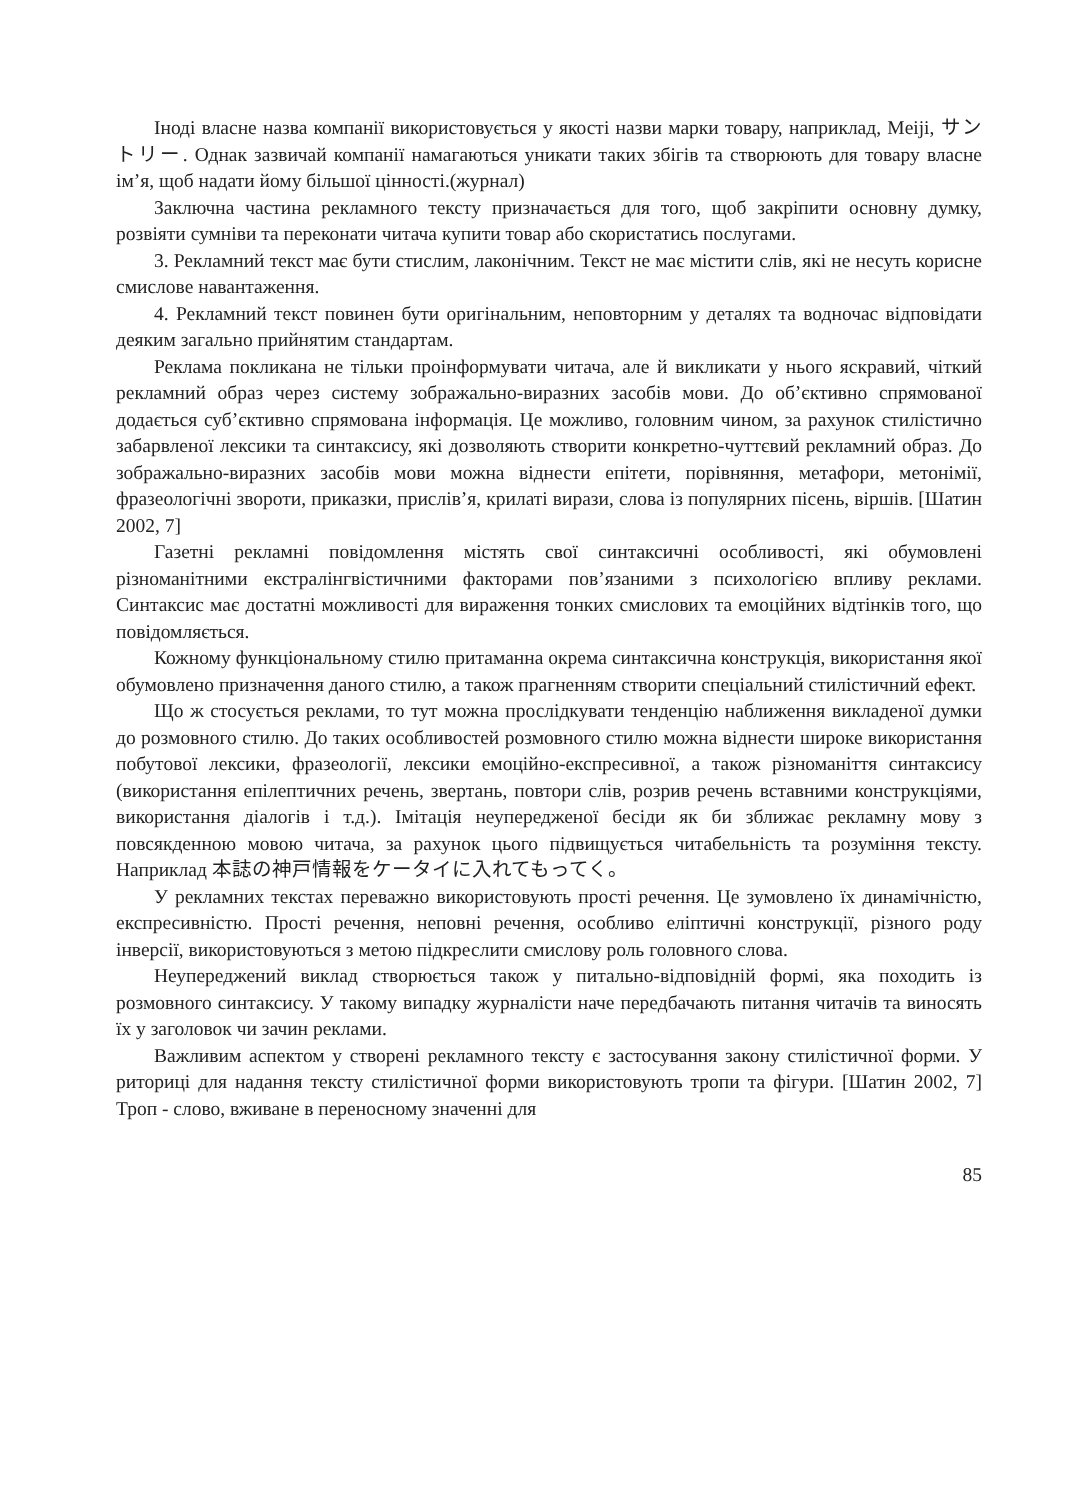Іноді власне назва компанії використовується у якості назви марки товару, наприклад, Meiji, サントリー. Однак зазвичай компанії намагаються уникати таких збігів та створюють для товару власне ім’я, щоб надати йому більшої цінності.(журнал)
Заключна частина рекламного тексту призначається для того, щоб закріпити основну думку, розвіяти сумніви та переконати читача купити товар або скористатись послугами.
3. Рекламний текст має бути стислим, лаконічним. Текст не має містити слів, які не несуть корисне смислове навантаження.
4. Рекламний текст повинен бути оригінальним, неповторним у деталях та водночас відповідати деяким загально прийнятим стандартам.
Реклама покликана не тільки проінформувати читача, але й викликати у нього яскравий, чіткий рекламний образ через систему зображально-виразних засобів мови. До об’єктивно спрямованої додається суб’єктивно спрямована інформація. Це можливо, головним чином, за рахунок стилістично забарвленої лексики та синтаксису, які дозволяють створити конкретно-чуттєвий рекламний образ. До зображально-виразних засобів мови можна віднести епітети, порівняння, метафори, метонімії, фразеологічні звороти, приказки, прислів’я, крилаті вирази, слова із популярних пісень, віршів. [Шатин 2002, 7]
Газетні рекламні повідомлення містять свої синтаксичні особливості, які обумовлені різноманітними екстралінгвістичними факторами пов’язаними з психологією впливу реклами. Синтаксис має достатні можливості для вираження тонких смислових та емоційних відтінків того, що повідомляється.
Кожному функціональному стилю притаманна окрема синтаксична конструкція, використання якої обумовлено призначення даного стилю, а також прагненням створити спеціальний стилістичний ефект.
Що ж стосується реклами, то тут можна прослідкувати тенденцію наближення викладеної думки до розмовного стилю. До таких особливостей розмовного стилю можна віднести широке використання побутової лексики, фразеології, лексики емоційно-експресивної, а також різноманіття синтаксису (використання епілептичних речень, звертань, повтори слів, розрив речень вставними конструкціями, використання діалогів і т.д.). Імітація неупередженої бесіди як би зближає рекламну мову з повсякденною мовою читача, за рахунок цього підвищується читабельність та розуміння тексту. Наприклад 本誌の神戸情報をケータイに入れてもってく。
У рекламних текстах переважно використовують прості речення. Це зумовлено їх динамічністю, експресивністю. Прості речення, неповні речення, особливо еліптичні конструкції, різного роду інверсії, використовуються з метою підкреслити смислову роль головного слова.
Неупереджений виклад створюється також у питально-відповідній формі, яка походить із розмовного синтаксису. У такому випадку журналісти наче передбачають питання читачів та виносять їх у заголовок чи зачин реклами.
Важливим аспектом у створені рекламного тексту є застосування закону стилістичної форми. У риториці для надання тексту стилістичної форми використовують тропи та фігури. [Шатин 2002, 7] Троп - слово, вживане в переносному значенні для
85